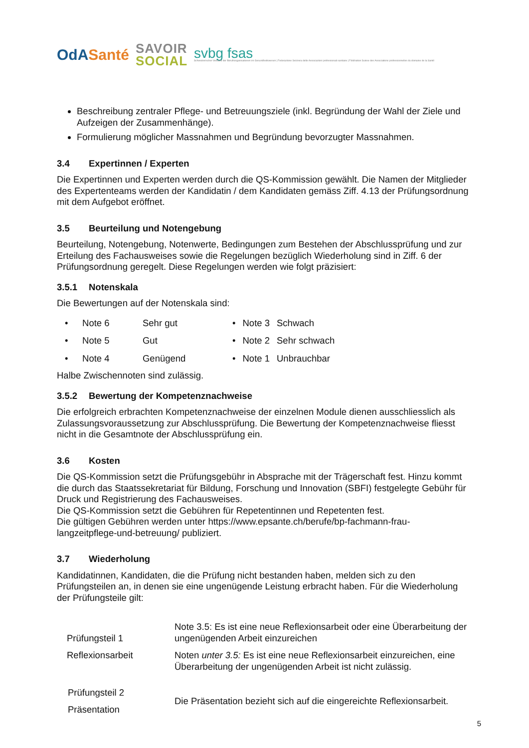OdASanté
SAVOIR
SOCIAL
svbg fsas
Schweizerischer Verband der Berufsorganisationen im Gesundheitswesen | Federazione Svizzera delle Associazioni professionali sanitarie | Fédération Suisse des Associations professionnelles du domaine de la Santé
Beschreibung zentraler Pflege- und Betreuungsziele (inkl. Begründung der Wahl der Ziele und Aufzeigen der Zusammenhänge).
Formulierung möglicher Massnahmen und Begründung bevorzugter Massnahmen.
3.4 Expertinnen / Experten
Die Expertinnen und Experten werden durch die QS-Kommission gewählt. Die Namen der Mitglieder des Expertenteams werden der Kandidatin / dem Kandidaten gemäss Ziff. 4.13 der Prüfungsordnung mit dem Aufgebot eröffnet.
3.5 Beurteilung und Notengebung
Beurteilung, Notengebung, Notenwerte, Bedingungen zum Bestehen der Abschlussprüfung und zur Erteilung des Fachausweises sowie die Regelungen bezüglich Wiederholung sind in Ziff. 6 der Prüfungsordnung geregelt. Diese Regelungen werden wie folgt präzisiert:
3.5.1 Notenskala
Die Bewertungen auf der Notenskala sind:
| • | Note 6 | Sehr gut |
| • | Note 5 | Gut |
| • | Note 4 | Genügend |
| • | Note 3 | Schwach |
| • | Note 2 | Sehr schwach |
| • | Note 1 | Unbrauchbar |
Halbe Zwischennoten sind zulässig.
3.5.2 Bewertung der Kompetenznachweise
Die erfolgreich erbrachten Kompetenznachweise der einzelnen Module dienen ausschliesslich als Zulassungsvoraussetzung zur Abschlussprüfung. Die Bewertung der Kompetenznachweise fliesst nicht in die Gesamtnote der Abschlussprüfung ein.
3.6 Kosten
Die QS-Kommission setzt die Prüfungsgebühr in Absprache mit der Trägerschaft fest. Hinzu kommt die durch das Staatssekretariat für Bildung, Forschung und Innovation (SBFI) festgelegte Gebühr für Druck und Registrierung des Fachausweises.
Die QS-Kommission setzt die Gebühren für Repetentinnen und Repetenten fest.
Die gültigen Gebühren werden unter https://www.epsante.ch/berufe/bp-fachmann-frau-langzeitpflege-und-betreuung/ publiziert.
3.7 Wiederholung
Kandidatinnen, Kandidaten, die die Prüfung nicht bestanden haben, melden sich zu den Prüfungsteilen an, in denen sie eine ungenügende Leistung erbracht haben. Für die Wiederholung der Prüfungsteile gilt:
| Prüfungsteil 1 Reflexionsarbeit | Note 3.5: Es ist eine neue Reflexionsarbeit oder eine Überarbeitung der ungenügenden Arbeit einzureichen |
| | Noten unter 3.5: Es ist eine neue Reflexionsarbeit einzureichen, eine Überarbeitung der ungenügenden Arbeit ist nicht zulässig. |
| Prüfungsteil 2 Präsentation | Die Präsentation bezieht sich auf die eingereichte Reflexionsarbeit. |
5